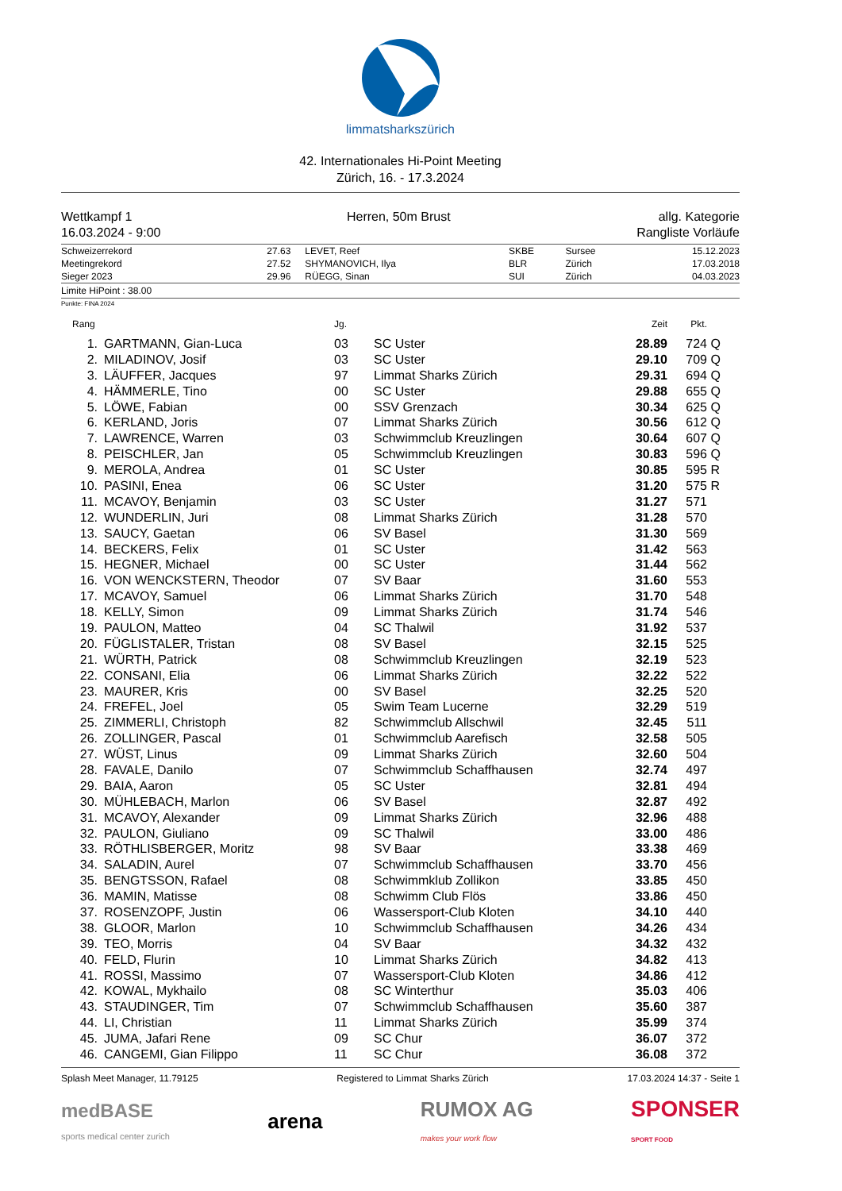limmatsharkszürich
42. Internationales Hi-Point Meeting
Zürich, 16. - 17.3.2024
Wettkampf 1
16.03.2024 - 9:00
Herren, 50m Brust allg. Kategorie
Rangliste Vorläufe
| Schweizerrekord | 27.63 | LEVET, Reef | SKBE | Sursee | 15.12.2023 |
| Meetingrekord | 27.52 | SHYMANOVICH, Ilya | BLR | Zürich | 17.03.2018 |
| Sieger 2023 | 29.96 | RÜEGG, Sinan | SUI | Zürich | 04.03.2023 |
Limite HiPoint : 38.00
Punkte: FINA 2024
| Rang | | Jg. | | Zeit | Pkt. | |
| --- | --- | --- | --- | --- | --- | --- |
| 1. | GARTMANN, Gian-Luca | 03 | SC Uster | 28.89 | 724 | Q |
| 2. | MILADINOV, Josif | 03 | SC Uster | 29.10 | 709 | Q |
| 3. | LÄUFFER, Jacques | 97 | Limmat Sharks Zürich | 29.31 | 694 | Q |
| 4. | HÄMMERLE, Tino | 00 | SC Uster | 29.88 | 655 | Q |
| 5. | LÖWE, Fabian | 00 | SSV Grenzach | 30.34 | 625 | Q |
| 6. | KERLAND, Joris | 07 | Limmat Sharks Zürich | 30.56 | 612 | Q |
| 7. | LAWRENCE, Warren | 03 | Schwimmclub Kreuzlingen | 30.64 | 607 | Q |
| 8. | PEISCHLER, Jan | 05 | Schwimmclub Kreuzlingen | 30.83 | 596 | Q |
| 9. | MEROLA, Andrea | 01 | SC Uster | 30.85 | 595 | R |
| 10. | PASINI, Enea | 06 | SC Uster | 31.20 | 575 | R |
| 11. | MCAVOY, Benjamin | 03 | SC Uster | 31.27 | 571 | |
| 12. | WUNDERLIN, Juri | 08 | Limmat Sharks Zürich | 31.28 | 570 | |
| 13. | SAUCY, Gaetan | 06 | SV Basel | 31.30 | 569 | |
| 14. | BECKERS, Felix | 01 | SC Uster | 31.42 | 563 | |
| 15. | HEGNER, Michael | 00 | SC Uster | 31.44 | 562 | |
| 16. | VON WENCKSTERN, Theodor | 07 | SV Baar | 31.60 | 553 | |
| 17. | MCAVOY, Samuel | 06 | Limmat Sharks Zürich | 31.70 | 548 | |
| 18. | KELLY, Simon | 09 | Limmat Sharks Zürich | 31.74 | 546 | |
| 19. | PAULON, Matteo | 04 | SC Thalwil | 31.92 | 537 | |
| 20. | FÜGLISTALER, Tristan | 08 | SV Basel | 32.15 | 525 | |
| 21. | WÜRTH, Patrick | 08 | Schwimmclub Kreuzlingen | 32.19 | 523 | |
| 22. | CONSANI, Elia | 06 | Limmat Sharks Zürich | 32.22 | 522 | |
| 23. | MAURER, Kris | 00 | SV Basel | 32.25 | 520 | |
| 24. | FREFEL, Joel | 05 | Swim Team Lucerne | 32.29 | 519 | |
| 25. | ZIMMERLI, Christoph | 82 | Schwimmclub Allschwil | 32.45 | 511 | |
| 26. | ZOLLINGER, Pascal | 01 | Schwimmclub Aarefisch | 32.58 | 505 | |
| 27. | WÜST, Linus | 09 | Limmat Sharks Zürich | 32.60 | 504 | |
| 28. | FAVALE, Danilo | 07 | Schwimmclub Schaffhausen | 32.74 | 497 | |
| 29. | BAIA, Aaron | 05 | SC Uster | 32.81 | 494 | |
| 30. | MÜHLEBACH, Marlon | 06 | SV Basel | 32.87 | 492 | |
| 31. | MCAVOY, Alexander | 09 | Limmat Sharks Zürich | 32.96 | 488 | |
| 32. | PAULON, Giuliano | 09 | SC Thalwil | 33.00 | 486 | |
| 33. | RÖTHLISBERGER, Moritz | 98 | SV Baar | 33.38 | 469 | |
| 34. | SALADIN, Aurel | 07 | Schwimmclub Schaffhausen | 33.70 | 456 | |
| 35. | BENGTSSON, Rafael | 08 | Schwimmklub Zollikon | 33.85 | 450 | |
| 36. | MAMIN, Matisse | 08 | Schwimm Club Flös | 33.86 | 450 | |
| 37. | ROSENZOPF, Justin | 06 | Wassersport-Club Kloten | 34.10 | 440 | |
| 38. | GLOOR, Marlon | 10 | Schwimmclub Schaffhausen | 34.26 | 434 | |
| 39. | TEO, Morris | 04 | SV Baar | 34.32 | 432 | |
| 40. | FELD, Flurin | 10 | Limmat Sharks Zürich | 34.82 | 413 | |
| 41. | ROSSI, Massimo | 07 | Wassersport-Club Kloten | 34.86 | 412 | |
| 42. | KOWAL, Mykhailo | 08 | SC Winterthur | 35.03 | 406 | |
| 43. | STAUDINGER, Tim | 07 | Schwimmclub Schaffhausen | 35.60 | 387 | |
| 44. | LI, Christian | 11 | Limmat Sharks Zürich | 35.99 | 374 | |
| 45. | JUMA, Jafari Rene | 09 | SC Chur | 36.07 | 372 | |
| 46. | CANGEMI, Gian Filippo | 11 | SC Chur | 36.08 | 372 | |
Splash Meet Manager, 11.79125 Registered to Limmat Sharks Zürich 17.03.2024 14:37 - Seite 1
medBASE
sports medical center zurich arena RUMOX AG
makes your work flow SPONSER
SPORT FOOD